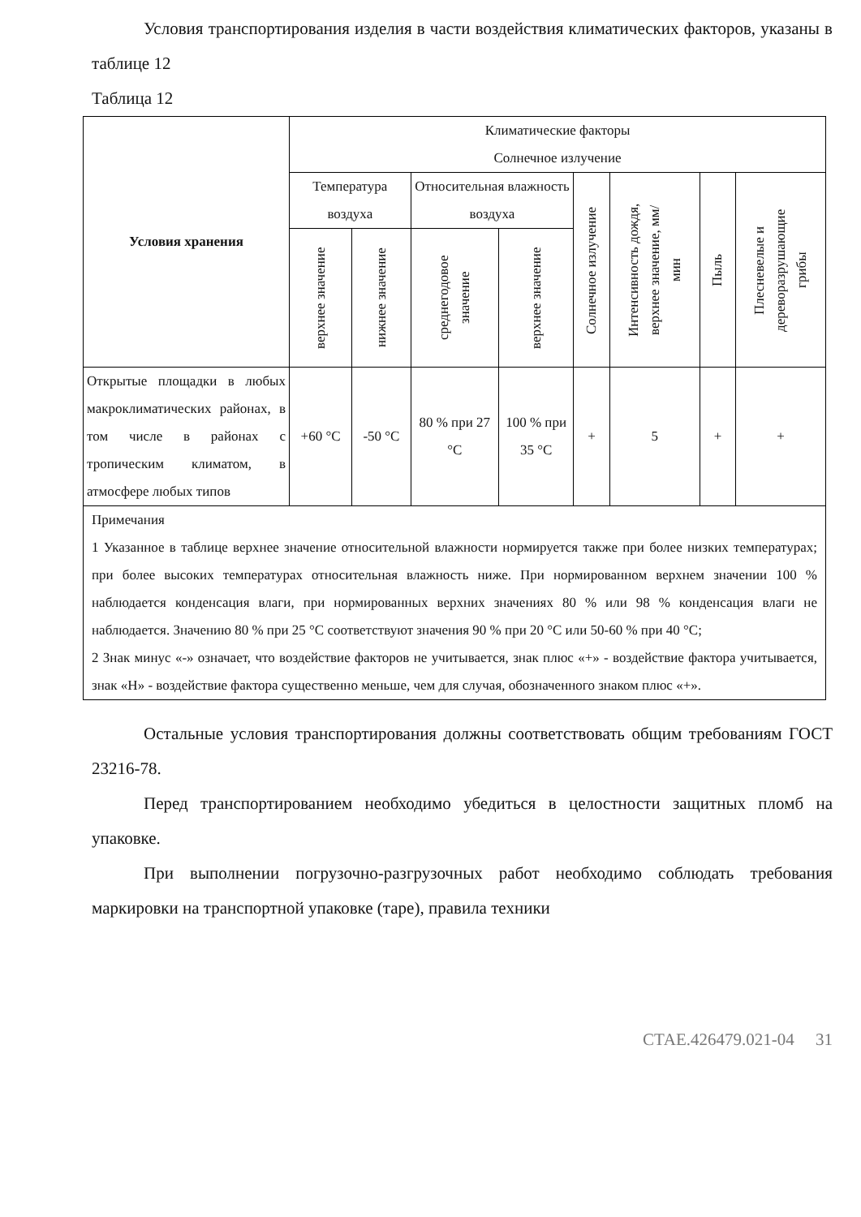Условия транспортирования изделия в части воздействия климатических факторов, указаны в таблице 12
Таблица 12
| Условия хранения | Климатические факторы Солнечное излучение | | | | | | | |
| --- | --- | --- | --- | --- | --- | --- | --- | --- |
| | Температура воздуха | | Относительная влажность воздуха | | Солнечное излучение | Интенсивность дождя, верхнее значение, мм/мин | Пыль | Плесневелые и дереворазрушающие грибы |
| | верхнее значение | нижнее значение | среднегодовое значение | верхнее значение | | | | |
| Открытые площадки в любых макроклиматических районах, в том числе в районах с тропическим климатом, в атмосфере любых типов | +60 °С | -50 °С | 80 % при 27 °С | 100 % при 35 °С | + | 5 | + | + |
| Примечания 1 Указанное в таблице верхнее значение относительной влажности нормируется также при более низких температурах; при более высоких температурах относительная влажность ниже. При нормированном верхнем значении 100 % наблюдается конденсация влаги, при нормированных верхних значениях 80 % или 98 % конденсация влаги не наблюдается. Значению 80 % при 25 °С соответствуют значения 90 % при 20 °С или 50-60 % при 40 °С; 2 Знак минус «-» означает, что воздействие факторов не учитывается, знак плюс «+» - воздействие фактора учитывается, знак «Н» - воздействие фактора существенно меньше, чем для случая, обозначенного знаком плюс «+». | | | | | | | | |
Остальные условия транспортирования должны соответствовать общим требованиям ГОСТ 23216-78.
Перед транспортированием необходимо убедиться в целостности защитных пломб на упаковке.
При выполнении погрузочно-разгрузочных работ необходимо соблюдать требования маркировки на транспортной упаковке (таре), правила техники
СТАЕ.426479.021-04 31